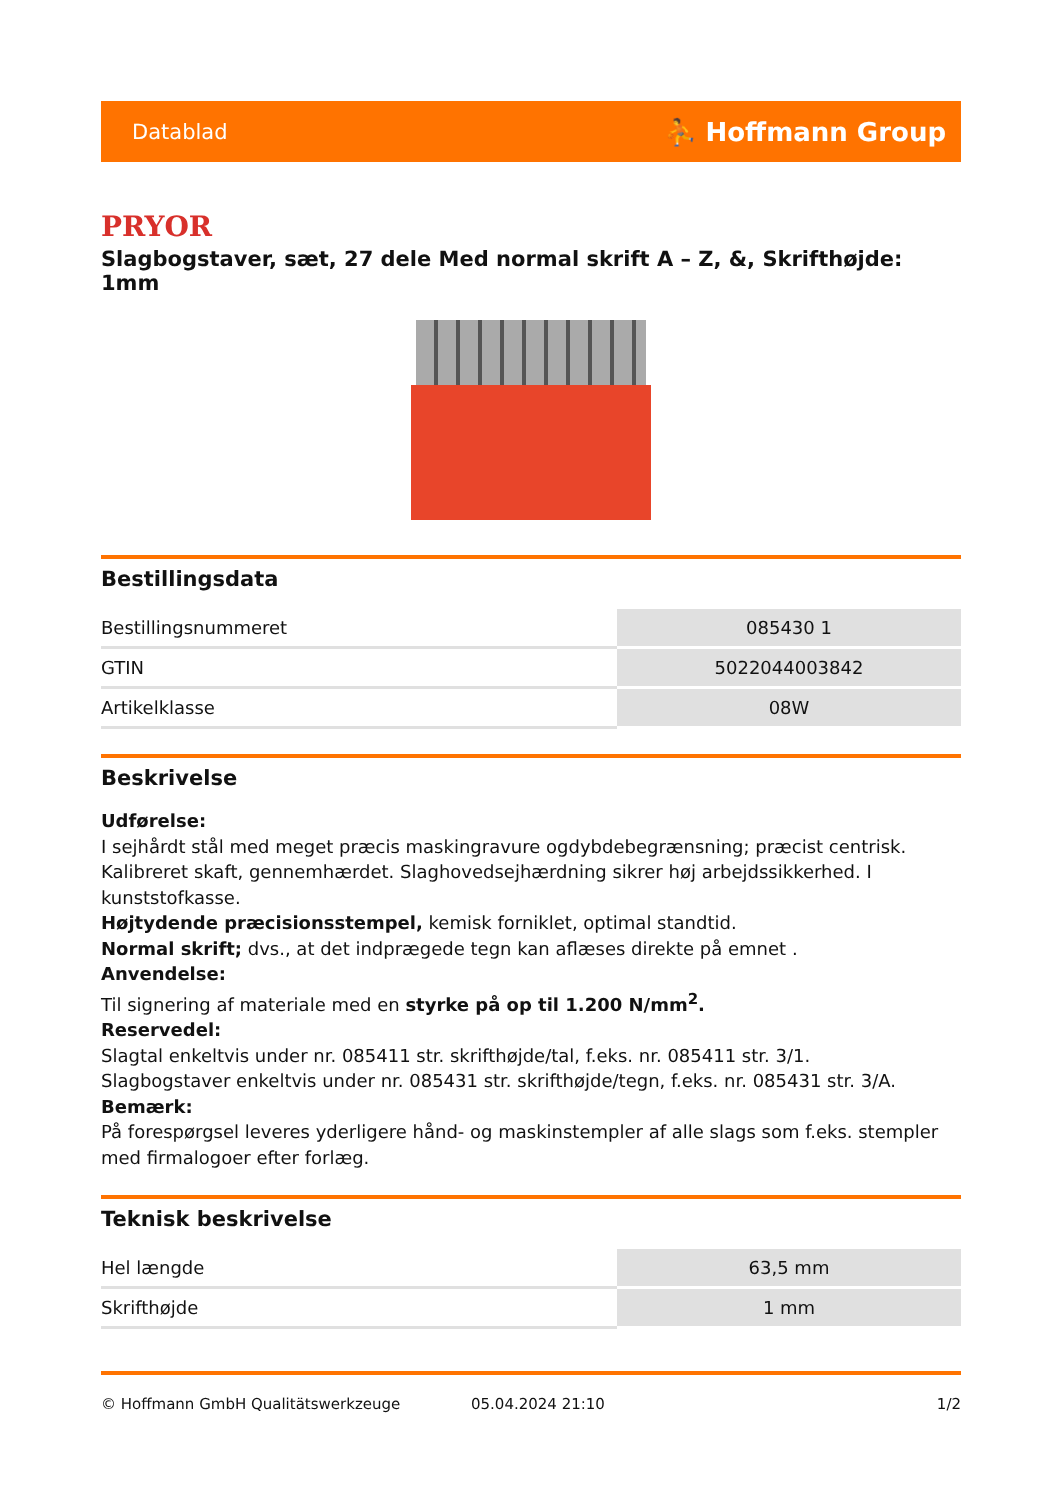Datablad ⛹ Hoffmann Group
PRYOR
Slagbogstaver, sæt, 27 dele Med normal skrift A – Z, &, Skrifthøjde: 1mm
Bestillingsdata
| Bestillingsnummeret | 085430 1 |
| GTIN | 5022044003842 |
| Artikelklasse | 08W |
Beskrivelse
Udførelse:
I sejhårdt stål med meget præcis maskingravure ogdybdebegrænsning; præcist centrisk. Kalibreret skaft, gennemhærdet. Slaghovedsejhærdning sikrer høj arbejdssikkerhed. I kunststofkasse.
Højtydende præcisionsstempel, kemisk forniklet, optimal standtid.
Normal skrift; dvs., at det indprægede tegn kan aflæses direkte på emnet .
Anvendelse:
Til signering af materiale med en styrke på op til 1.200 N/mm<sup>2</sup>.
Reservedel:
Slagtal enkeltvis under nr. 085411 str. skrifthøjde/tal, f.eks. nr. 085411 str. 3/1.
Slagbogstaver enkeltvis under nr. 085431 str. skrifthøjde/tegn, f.eks. nr. 085431 str. 3/A.
Bemærk:
På forespørgsel leveres yderligere hånd- og maskinstempler af alle slags som f.eks. stempler med firmalogoer efter forlæg.
Teknisk beskrivelse
| Hel længde | 63,5 mm |
| Skrifthøjde | 1 mm |
© Hoffmann GmbH Qualitätswerkzeuge 05.04.2024 21:10 1/2